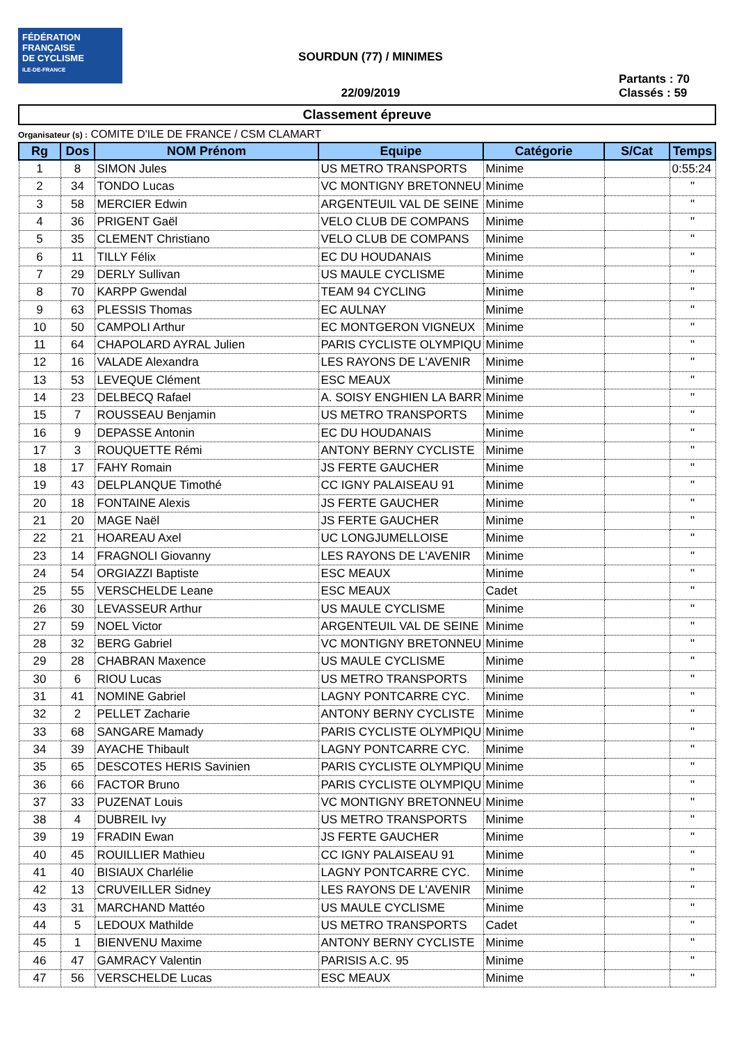FÉDÉRATION
FRANÇAISE
DE CYCLISME
ILE-DE-FRANCE
SOURDUN (77) / MINIMES
22/09/2019
Partants : 70
Classés : 59
Classement épreuve
Organisateur (s) : COMITE D'ILE DE FRANCE / CSM CLAMART
| Rg | Dos | NOM Prénom | Equipe | Catégorie | S/Cat | Temps |
| --- | --- | --- | --- | --- | --- | --- |
| 1 | 8 | SIMON Jules | US METRO TRANSPORTS | Minime | | 0:55:24 |
| 2 | 34 | TONDO Lucas | VC MONTIGNY BRETONNEU | Minime | | " |
| 3 | 58 | MERCIER Edwin | ARGENTEUIL VAL DE SEINE | Minime | | " |
| 4 | 36 | PRIGENT Gaël | VELO CLUB DE COMPANS | Minime | | " |
| 5 | 35 | CLEMENT Christiano | VELO CLUB DE COMPANS | Minime | | " |
| 6 | 11 | TILLY Félix | EC DU HOUDANAIS | Minime | | " |
| 7 | 29 | DERLY Sullivan | US MAULE CYCLISME | Minime | | " |
| 8 | 70 | KARPP Gwendal | TEAM 94 CYCLING | Minime | | " |
| 9 | 63 | PLESSIS Thomas | EC AULNAY | Minime | | " |
| 10 | 50 | CAMPOLI Arthur | EC MONTGERON VIGNEUX | Minime | | " |
| 11 | 64 | CHAPOLARD AYRAL Julien | PARIS CYCLISTE OLYMPIQU | Minime | | " |
| 12 | 16 | VALADE Alexandra | LES RAYONS DE L'AVENIR | Minime | | " |
| 13 | 53 | LEVEQUE Clément | ESC MEAUX | Minime | | " |
| 14 | 23 | DELBECQ Rafael | A. SOISY ENGHIEN LA BARR | Minime | | " |
| 15 | 7 | ROUSSEAU Benjamin | US METRO TRANSPORTS | Minime | | " |
| 16 | 9 | DEPASSE Antonin | EC DU HOUDANAIS | Minime | | " |
| 17 | 3 | ROUQUETTE Rémi | ANTONY BERNY CYCLISTE | Minime | | " |
| 18 | 17 | FAHY Romain | JS FERTE GAUCHER | Minime | | " |
| 19 | 43 | DELPLANQUE Timothé | CC IGNY PALAISEAU 91 | Minime | | " |
| 20 | 18 | FONTAINE Alexis | JS FERTE GAUCHER | Minime | | " |
| 21 | 20 | MAGE Naël | JS FERTE GAUCHER | Minime | | " |
| 22 | 21 | HOAREAU Axel | UC LONGJUMELLOISE | Minime | | " |
| 23 | 14 | FRAGNOLI Giovanny | LES RAYONS DE L'AVENIR | Minime | | " |
| 24 | 54 | ORGIAZZI Baptiste | ESC MEAUX | Minime | | " |
| 25 | 55 | VERSCHELDE Leane | ESC MEAUX | Cadet | | " |
| 26 | 30 | LEVASSEUR Arthur | US MAULE CYCLISME | Minime | | " |
| 27 | 59 | NOEL Victor | ARGENTEUIL VAL DE SEINE | Minime | | " |
| 28 | 32 | BERG Gabriel | VC MONTIGNY BRETONNEU | Minime | | " |
| 29 | 28 | CHABRAN Maxence | US MAULE CYCLISME | Minime | | " |
| 30 | 6 | RIOU Lucas | US METRO TRANSPORTS | Minime | | " |
| 31 | 41 | NOMINE Gabriel | LAGNY PONTCARRE CYC. | Minime | | " |
| 32 | 2 | PELLET Zacharie | ANTONY BERNY CYCLISTE | Minime | | " |
| 33 | 68 | SANGARE Mamady | PARIS CYCLISTE OLYMPIQU | Minime | | " |
| 34 | 39 | AYACHE Thibault | LAGNY PONTCARRE CYC. | Minime | | " |
| 35 | 65 | DESCOTES HERIS Savinien | PARIS CYCLISTE OLYMPIQU | Minime | | " |
| 36 | 66 | FACTOR Bruno | PARIS CYCLISTE OLYMPIQU | Minime | | " |
| 37 | 33 | PUZENAT Louis | VC MONTIGNY BRETONNEU | Minime | | " |
| 38 | 4 | DUBREIL Ivy | US METRO TRANSPORTS | Minime | | " |
| 39 | 19 | FRADIN Ewan | JS FERTE GAUCHER | Minime | | " |
| 40 | 45 | ROUILLIER Mathieu | CC IGNY PALAISEAU 91 | Minime | | " |
| 41 | 40 | BISIAUX Charlélie | LAGNY PONTCARRE CYC. | Minime | | " |
| 42 | 13 | CRUVEILLER Sidney | LES RAYONS DE L'AVENIR | Minime | | " |
| 43 | 31 | MARCHAND Mattéo | US MAULE CYCLISME | Minime | | " |
| 44 | 5 | LEDOUX Mathilde | US METRO TRANSPORTS | Cadet | | " |
| 45 | 1 | BIENVENU Maxime | ANTONY BERNY CYCLISTE | Minime | | " |
| 46 | 47 | GAMRACY Valentin | PARISIS A.C. 95 | Minime | | " |
| 47 | 56 | VERSCHELDE Lucas | ESC MEAUX | Minime | | " |